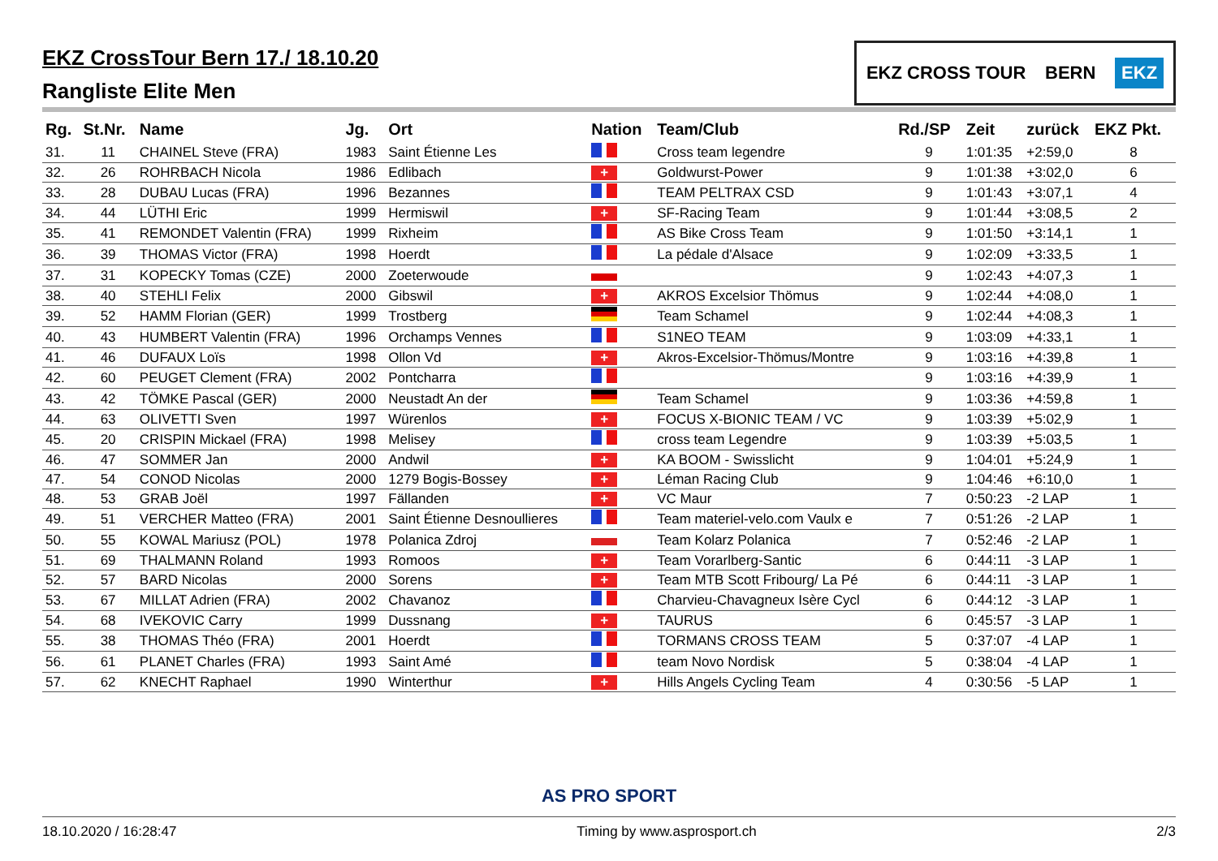EKZ CrossTour Bern 17./ 18.10.20
Rangliste Elite Men
EKZ CROSS TOUR BERN EKZ
| Rg. | St.Nr. | Name | Jg. | Ort | Nation | Team/Club | Rd./SP | Zeit | zurück | EKZ Pkt. |
| --- | --- | --- | --- | --- | --- | --- | --- | --- | --- | --- |
| 31. | 11 | CHAINEL Steve (FRA) | 1983 | Saint Étienne Les | | Cross team legendre | 9 | 1:01:35 | +2:59,0 | 8 |
| 32. | 26 | ROHRBACH Nicola | 1986 | Edlibach | + | Goldwurst-Power | 9 | 1:01:38 | +3:02,0 | 6 |
| 33. | 28 | DUBAU Lucas (FRA) | 1996 | Bezannes | | TEAM PELTRAX CSD | 9 | 1:01:43 | +3:07,1 | 4 |
| 34. | 44 | LÜTHI Eric | 1999 | Hermiswil | + | SF-Racing Team | 9 | 1:01:44 | +3:08,5 | 2 |
| 35. | 41 | REMONDET Valentin (FRA) | 1999 | Rixheim | | AS Bike Cross Team | 9 | 1:01:50 | +3:14,1 | 1 |
| 36. | 39 | THOMAS Victor (FRA) | 1998 | Hoerdt | | La pédale d'Alsace | 9 | 1:02:09 | +3:33,5 | 1 |
| 37. | 31 | KOPECKY Tomas (CZE) | 2000 | Zoeterwoude | | | 9 | 1:02:43 | +4:07,3 | 1 |
| 38. | 40 | STEHLI Felix | 2000 | Gibswil | + | AKROS Excelsior Thömus | 9 | 1:02:44 | +4:08,0 | 1 |
| 39. | 52 | HAMM Florian (GER) | 1999 | Trostberg | | Team Schamel | 9 | 1:02:44 | +4:08,3 | 1 |
| 40. | 43 | HUMBERT Valentin (FRA) | 1996 | Orchamps Vennes | | S1NEO TEAM | 9 | 1:03:09 | +4:33,1 | 1 |
| 41. | 46 | DUFAUX Loïs | 1998 | Ollon Vd | + | Akros-Excelsior-Thömus/Montre | 9 | 1:03:16 | +4:39,8 | 1 |
| 42. | 60 | PEUGET Clement (FRA) | 2002 | Pontcharra | | | 9 | 1:03:16 | +4:39,9 | 1 |
| 43. | 42 | TÖMKE Pascal (GER) | 2000 | Neustadt An der | | Team Schamel | 9 | 1:03:36 | +4:59,8 | 1 |
| 44. | 63 | OLIVETTI Sven | 1997 | Würenlos | + | FOCUS X-BIONIC TEAM / VC | 9 | 1:03:39 | +5:02,9 | 1 |
| 45. | 20 | CRISPIN Mickael (FRA) | 1998 | Melisey | | cross team Legendre | 9 | 1:03:39 | +5:03,5 | 1 |
| 46. | 47 | SOMMER Jan | 2000 | Andwil | + | KA BOOM - Swisslicht | 9 | 1:04:01 | +5:24,9 | 1 |
| 47. | 54 | CONOD Nicolas | 2000 | 1279 Bogis-Bossey | + | Léman Racing Club | 9 | 1:04:46 | +6:10,0 | 1 |
| 48. | 53 | GRAB Joël | 1997 | Fällanden | + | VC Maur | 7 | 0:50:23 | -2 LAP | 1 |
| 49. | 51 | VERCHER Matteo (FRA) | 2001 | Saint Étienne Desnoullieres | | Team materiel-velo.com Vaulx e | 7 | 0:51:26 | -2 LAP | 1 |
| 50. | 55 | KOWAL Mariusz (POL) | 1978 | Polanica Zdroj | | Team Kolarz Polanica | 7 | 0:52:46 | -2 LAP | 1 |
| 51. | 69 | THALMANN Roland | 1993 | Romoos | + | Team Vorarlberg-Santic | 6 | 0:44:11 | -3 LAP | 1 |
| 52. | 57 | BARD Nicolas | 2000 | Sorens | + | Team MTB Scott Fribourg/ La Pé | 6 | 0:44:11 | -3 LAP | 1 |
| 53. | 67 | MILLAT Adrien (FRA) | 2002 | Chavanoz | | Charvieu-Chavagneux Isère Cycl | 6 | 0:44:12 | -3 LAP | 1 |
| 54. | 68 | IVEKOVIC Carry | 1999 | Dussnang | + | TAURUS | 6 | 0:45:57 | -3 LAP | 1 |
| 55. | 38 | THOMAS Théo (FRA) | 2001 | Hoerdt | | TORMANS CROSS TEAM | 5 | 0:37:07 | -4 LAP | 1 |
| 56. | 61 | PLANET Charles (FRA) | 1993 | Saint Amé | | team Novo Nordisk | 5 | 0:38:04 | -4 LAP | 1 |
| 57. | 62 | KNECHT Raphael | 1990 | Winterthur | + | Hills Angels Cycling Team | 4 | 0:30:56 | -5 LAP | 1 |
AS PRO SPORT
18.10.2020 / 16:28:47 Timing by www.asprosport.ch 2/3